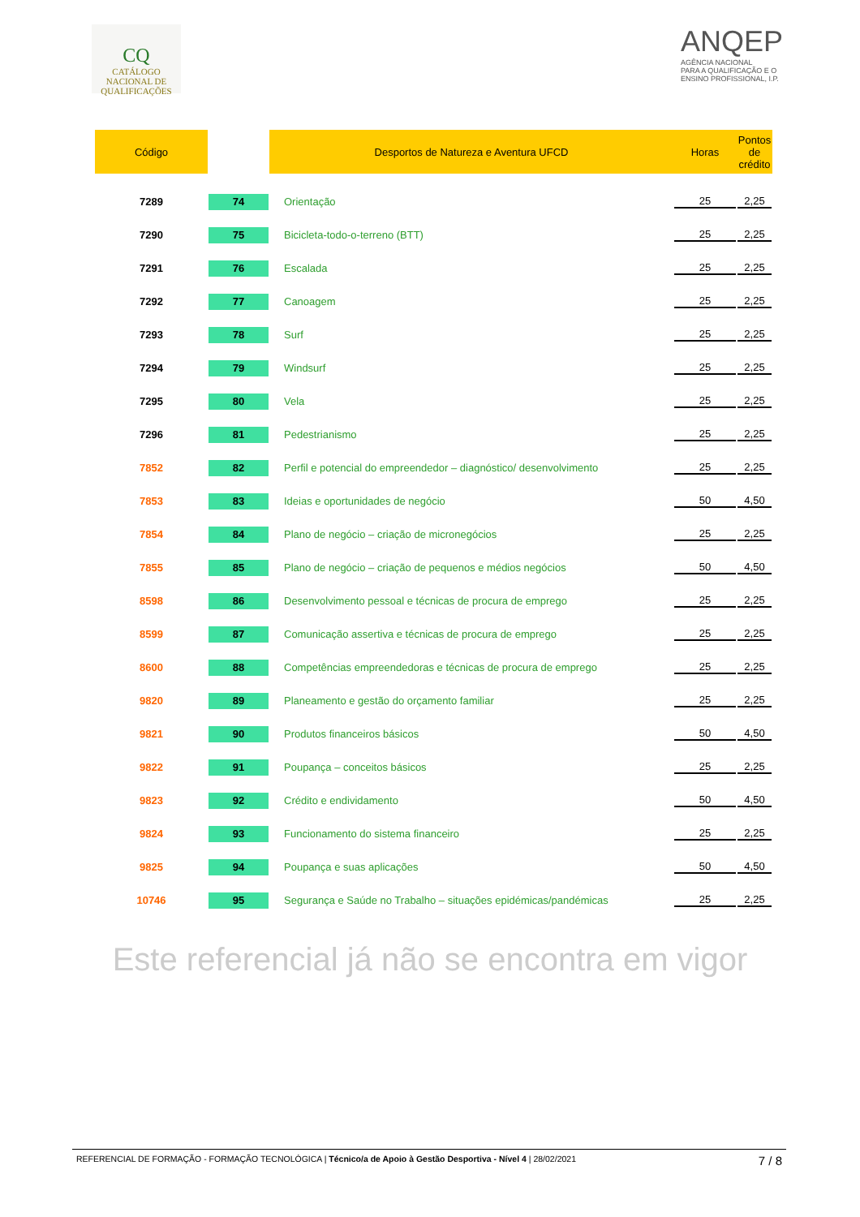CQ
CATÁLOGO
NACIONAL DE
QUALIFICAÇÕES
ANQEP
AGÊNCIA NACIONAL
PARA A QUALIFICAÇÃO E O
ENSINO PROFISSIONAL, I.P.
| Código | | Desportos de Natureza e Aventura UFCD | Horas | Pontos de crédito |
| --- | --- | --- | --- | --- |
| 7289 | 74 | Orientação | 25 | 2,25 |
| 7290 | 75 | Bicicleta-todo-o-terreno (BTT) | 25 | 2,25 |
| 7291 | 76 | Escalada | 25 | 2,25 |
| 7292 | 77 | Canoagem | 25 | 2,25 |
| 7293 | 78 | Surf | 25 | 2,25 |
| 7294 | 79 | Windsurf | 25 | 2,25 |
| 7295 | 80 | Vela | 25 | 2,25 |
| 7296 | 81 | Pedestrianismo | 25 | 2,25 |
| 7852 | 82 | Perfil e potencial do empreendedor – diagnóstico/ desenvolvimento | 25 | 2,25 |
| 7853 | 83 | Ideias e oportunidades de negócio | 50 | 4,50 |
| 7854 | 84 | Plano de negócio – criação de micronegócios | 25 | 2,25 |
| 7855 | 85 | Plano de negócio – criação de pequenos e médios negócios | 50 | 4,50 |
| 8598 | 86 | Desenvolvimento pessoal e técnicas de procura de emprego | 25 | 2,25 |
| 8599 | 87 | Comunicação assertiva e técnicas de procura de emprego | 25 | 2,25 |
| 8600 | 88 | Competências empreendedoras e técnicas de procura de emprego | 25 | 2,25 |
| 9820 | 89 | Planeamento e gestão do orçamento familiar | 25 | 2,25 |
| 9821 | 90 | Produtos financeiros básicos | 50 | 4,50 |
| 9822 | 91 | Poupança – conceitos básicos | 25 | 2,25 |
| 9823 | 92 | Crédito e endividamento | 50 | 4,50 |
| 9824 | 93 | Funcionamento do sistema financeiro | 25 | 2,25 |
| 9825 | 94 | Poupança e suas aplicações | 50 | 4,50 |
| 10746 | 95 | Segurança e Saúde no Trabalho – situações epidémicas/pandémicas | 25 | 2,25 |
Este referencial já não se encontra em vigor
REFERENCIAL DE FORMAÇÃO - FORMAÇÃO TECNOLÓGICA | Técnico/a de Apoio à Gestão Desportiva - Nível 4 | 28/02/2021 7 / 8